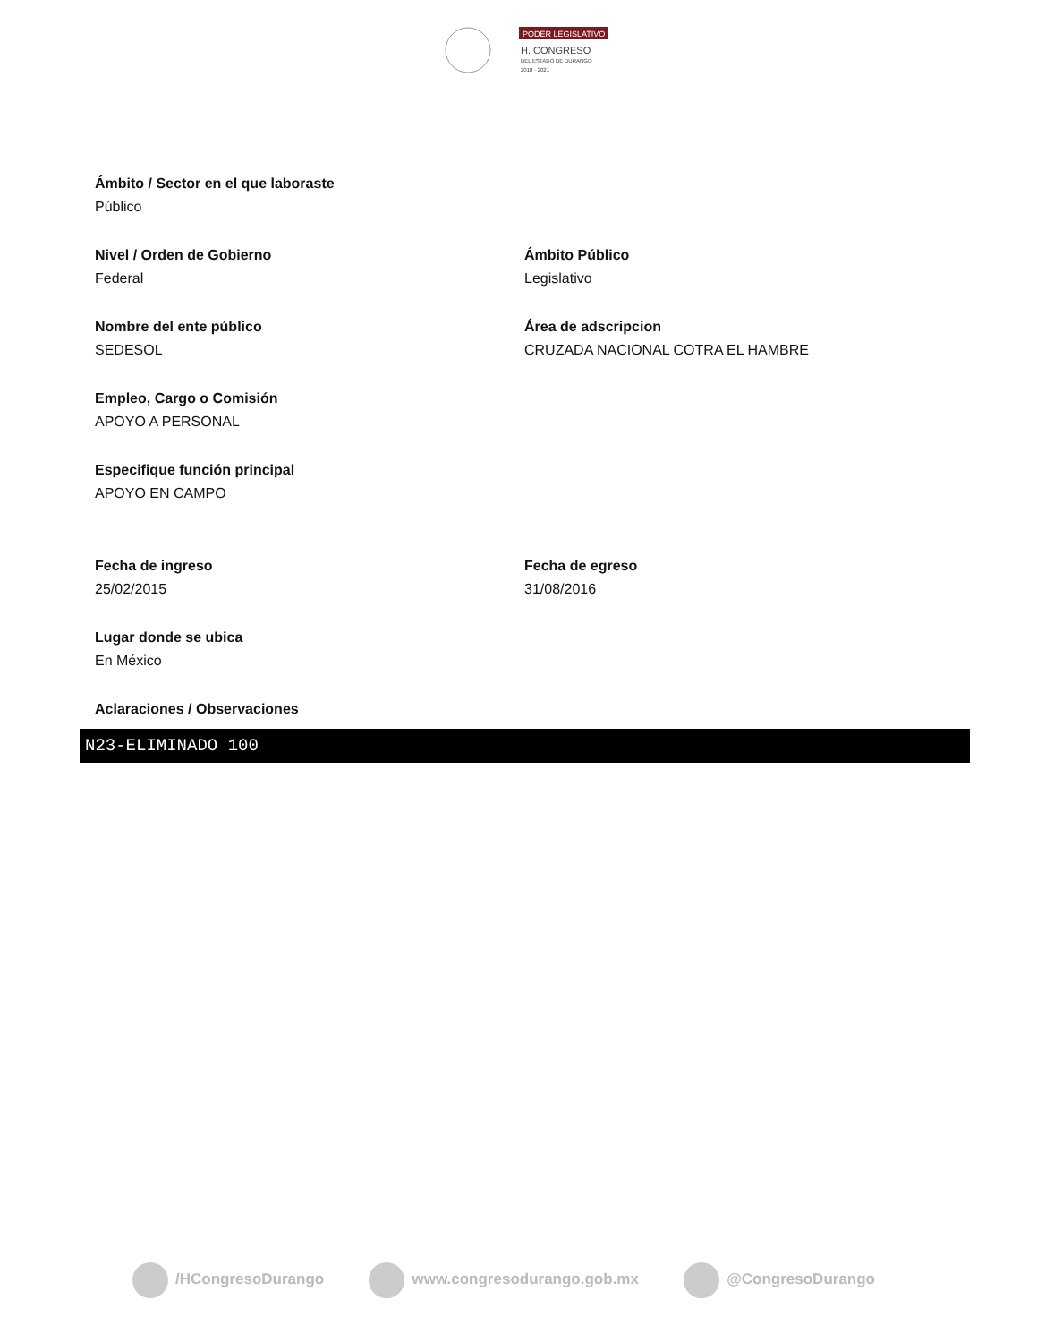PODER LEGISLATIVO
H. CONGRESO
DEL ESTADO DE DURANGO
2018 · 2021
Ámbito / Sector en el que laboraste
Público
Nivel / Orden de Gobierno
Federal
Ámbito Público
Legislativo
Nombre del ente público
SEDESOL
Área de adscripcion
CRUZADA NACIONAL COTRA EL HAMBRE
Empleo, Cargo o Comisión
APOYO A PERSONAL
Especifique función principal
APOYO EN CAMPO
Fecha de ingreso
25/02/2015
Fecha de egreso
31/08/2016
Lugar donde se ubica
En México
Aclaraciones / Observaciones
N23-ELIMINADO 100
/HCongresoDurango www.congresodurango.gob.mx @CongresoDurango